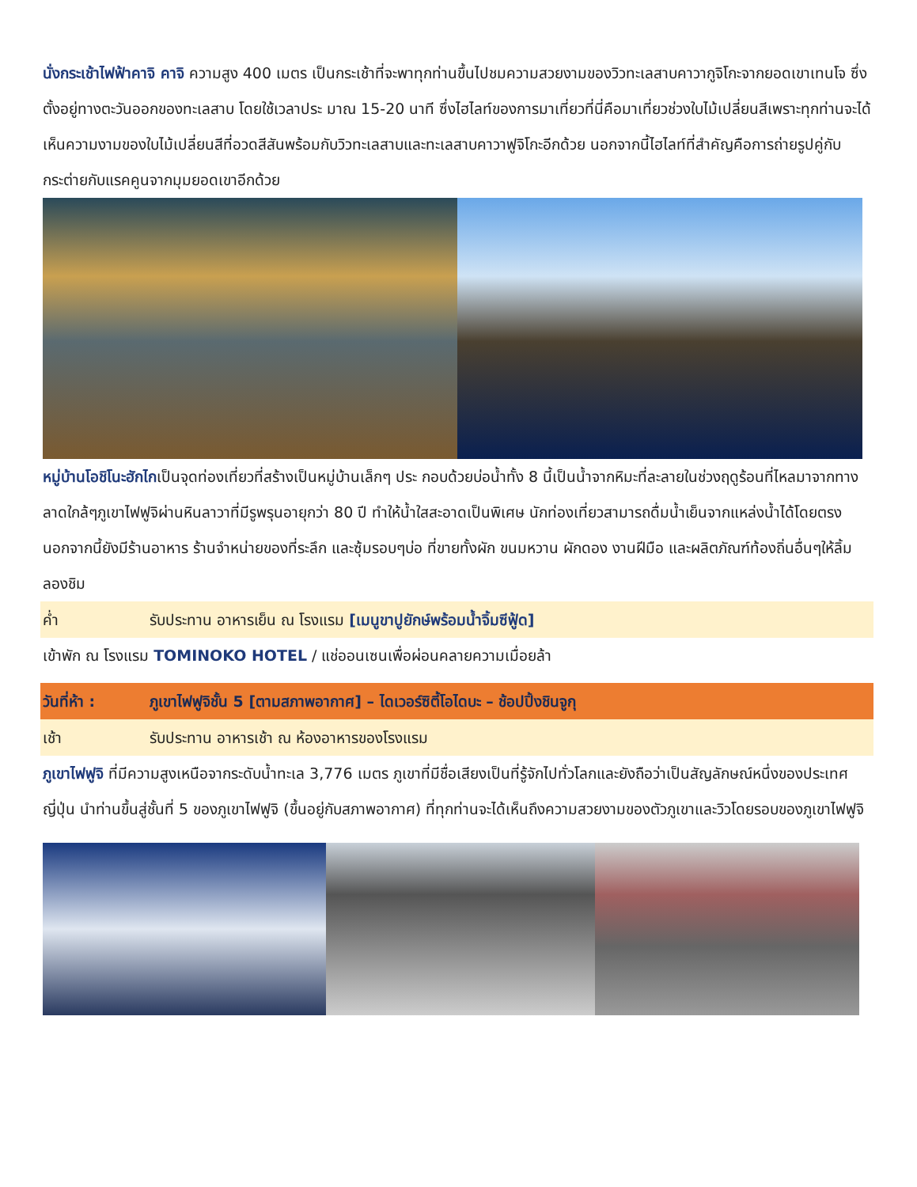นั่งกระเช้าไฟฟ้าคาจิ คาจิ ความสูง 400 เมตร เป็นกระเช้าที่จะพาทุกท่านขึ้นไปชมความสวยงามของวิวทะเลสาบคาวากูจิโกะจากยอดเขาเทนโจ ซึ่งตั้งอยู่ทางตะวันออกของทะเลสาบ โดยใช้เวลาประ มาณ 15-20 นาที ซึ่งไฮไลท์ของการมาเที่ยวที่นี่คือมาเที่ยวช่วงใบไม้เปลี่ยนสีเพราะทุกท่านจะได้เห็นความงามของใบไม้เปลี่ยนสีที่อวดสีสันพร้อมกับวิวทะเลสาบและทะเลสาบคาวาฟูจิโกะอีกด้วย นอกจากนี้ไฮไลท์ที่สำคัญคือการถ่ายรูปคู่กับกระต่ายกับแรคคูนจากมุมยอดเขาอีกด้วย
หมู่บ้านโอชิโนะฮักไกเป็นจุดท่องเที่ยวที่สร้างเป็นหมู่บ้านเล็กๆ ประ กอบด้วยบ่อน้ำทั้ง 8 นี้เป็นน้ำจากหิมะที่ละลายในช่วงฤดูร้อนที่ไหลมาจากทางลาดใกล้ๆภูเขาไฟฟูจิผ่านหินลาวาที่มีรูพรุนอายุกว่า 80 ปี ทำให้น้ำใสสะอาดเป็นพิเศษ นักท่องเที่ยวสามารถดื่มน้ำเย็นจากแหล่งน้ำได้โดยตรง นอกจากนี้ยังมีร้านอาหาร ร้านจำหน่ายของที่ระลึก และซุ้มรอบๆบ่อ ที่ขายทั้งผัก ขนมหวาน ผักดอง งานฝีมือ และผลิตภัณฑ์ท้องถิ่นอื่นๆให้ลิ้มลองชิม
ค่ำ รับประทาน อาหารเย็น ณ โรงแรม [เมนูขาปูยักษ์พร้อมน้ำจิ้มซีฟู้ด]
เข้าพัก ณ โรงแรม TOMINOKO HOTEL / แช่ออนเซนเพื่อผ่อนคลายความเมื่อยล้า
วันที่ห้า : ภูเขาไฟฟูจิชั้น 5 [ตามสภาพอากาศ] – ไดเวอร์ซิตี้โอไดบะ – ช้อปปิ้งชินจูกุ
เช้า รับประทาน อาหารเช้า ณ ห้องอาหารของโรงแรม
ภูเขาไฟฟูจิ ที่มีความสูงเหนือจากระดับน้ำทะเล 3,776 เมตร ภูเขาที่มีชื่อเสียงเป็นที่รู้จักไปทั่วโลกและยังถือว่าเป็นสัญลักษณ์หนึ่งของประเทศญี่ปุ่น นำท่านขึ้นสู่ชั้นที่ 5 ของภูเขาไฟฟูจิ (ขึ้นอยู่กับสภาพอากาศ) ที่ทุกท่านจะได้เห็นถึงความสวยงามของตัวภูเขาและวิวโดยรอบของภูเขาไฟฟูจิ